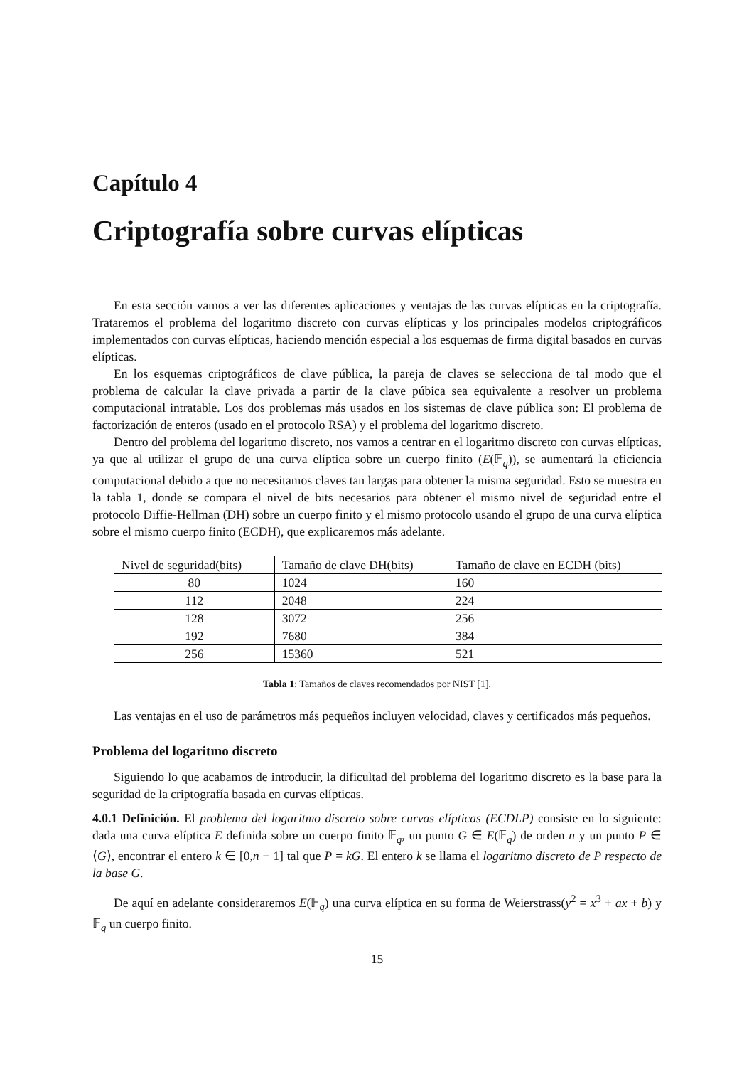Capítulo 4
Criptografía sobre curvas elípticas
En esta sección vamos a ver las diferentes aplicaciones y ventajas de las curvas elípticas en la criptografía. Trataremos el problema del logaritmo discreto con curvas elípticas y los principales modelos criptográficos implementados con curvas elípticas, haciendo mención especial a los esquemas de firma digital basados en curvas elípticas.
En los esquemas criptográficos de clave pública, la pareja de claves se selecciona de tal modo que el problema de calcular la clave privada a partir de la clave púbica sea equivalente a resolver un problema computacional intratable. Los dos problemas más usados en los sistemas de clave pública son: El problema de factorización de enteros (usado en el protocolo RSA) y el problema del logaritmo discreto.
Dentro del problema del logaritmo discreto, nos vamos a centrar en el logaritmo discreto con curvas elípticas, ya que al utilizar el grupo de una curva elíptica sobre un cuerpo finito (E(𝔽<sub>q</sub>)), se aumentará la eficiencia computacional debido a que no necesitamos claves tan largas para obtener la misma seguridad. Esto se muestra en la tabla 1, donde se compara el nivel de bits necesarios para obtener el mismo nivel de seguridad entre el protocolo Diffie-Hellman (DH) sobre un cuerpo finito y el mismo protocolo usando el grupo de una curva elíptica sobre el mismo cuerpo finito (ECDH), que explicaremos más adelante.
| Nivel de seguridad(bits) | Tamaño de clave DH(bits) | Tamaño de clave en ECDH (bits) |
| --- | --- | --- |
| 80 | 1024 | 160 |
| 112 | 2048 | 224 |
| 128 | 3072 | 256 |
| 192 | 7680 | 384 |
| 256 | 15360 | 521 |
Tabla 1: Tamaños de claves recomendados por NIST [1].
Las ventajas en el uso de parámetros más pequeños incluyen velocidad, claves y certificados más pequeños.
Problema del logaritmo discreto
Siguiendo lo que acabamos de introducir, la dificultad del problema del logaritmo discreto es la base para la seguridad de la criptografía basada en curvas elípticas.
4.0.1 Definición. El problema del logaritmo discreto sobre curvas elípticas (ECDLP) consiste en lo siguiente: dada una curva elíptica E definida sobre un cuerpo finito 𝔽<sub>q</sub>, un punto G ∈ E(𝔽<sub>q</sub>) de orden n y un punto P ∈ ⟨G⟩, encontrar el entero k ∈ [0,n − 1] tal que P = kG. El entero k se llama el logaritmo discreto de P respecto de la base G.
De aquí en adelante consideraremos E(𝔽<sub>q</sub>) una curva elíptica en su forma de Weierstrass(y<sup>2</sup> = x<sup>3</sup> + ax + b) y 𝔽<sub>q</sub> un cuerpo finito.
15